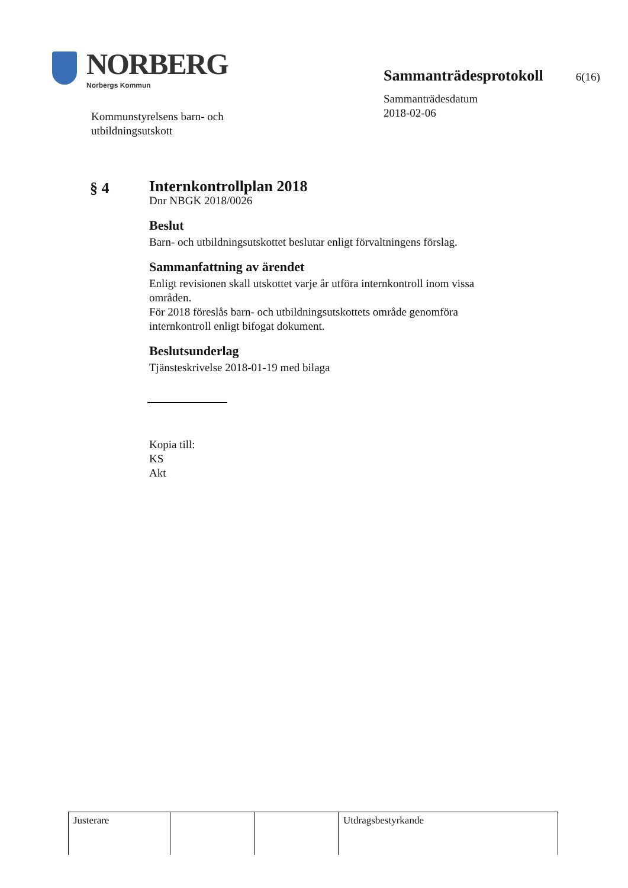NORBERG
Norbergs Kommun
Kommunstyrelsens barn- och
utbildningsutskott
Sammanträdesprotokoll 6(16)
Sammanträdesdatum
2018-02-06
§ 4
Internkontrollplan 2018
Dnr NBGK 2018/0026
Beslut
Barn- och utbildningsutskottet beslutar enligt förvaltningens förslag.
Sammanfattning av ärendet
Enligt revisionen skall utskottet varje år utföra internkontroll inom vissa områden.
För 2018 föreslås barn- och utbildningsutskottets område genomföra internkontroll enligt bifogat dokument.
Beslutsunderlag
Tjänsteskrivelse 2018-01-19 med bilaga
Kopia till:
KS
Akt
| Justerare | | | Utdragsbestyrkande |